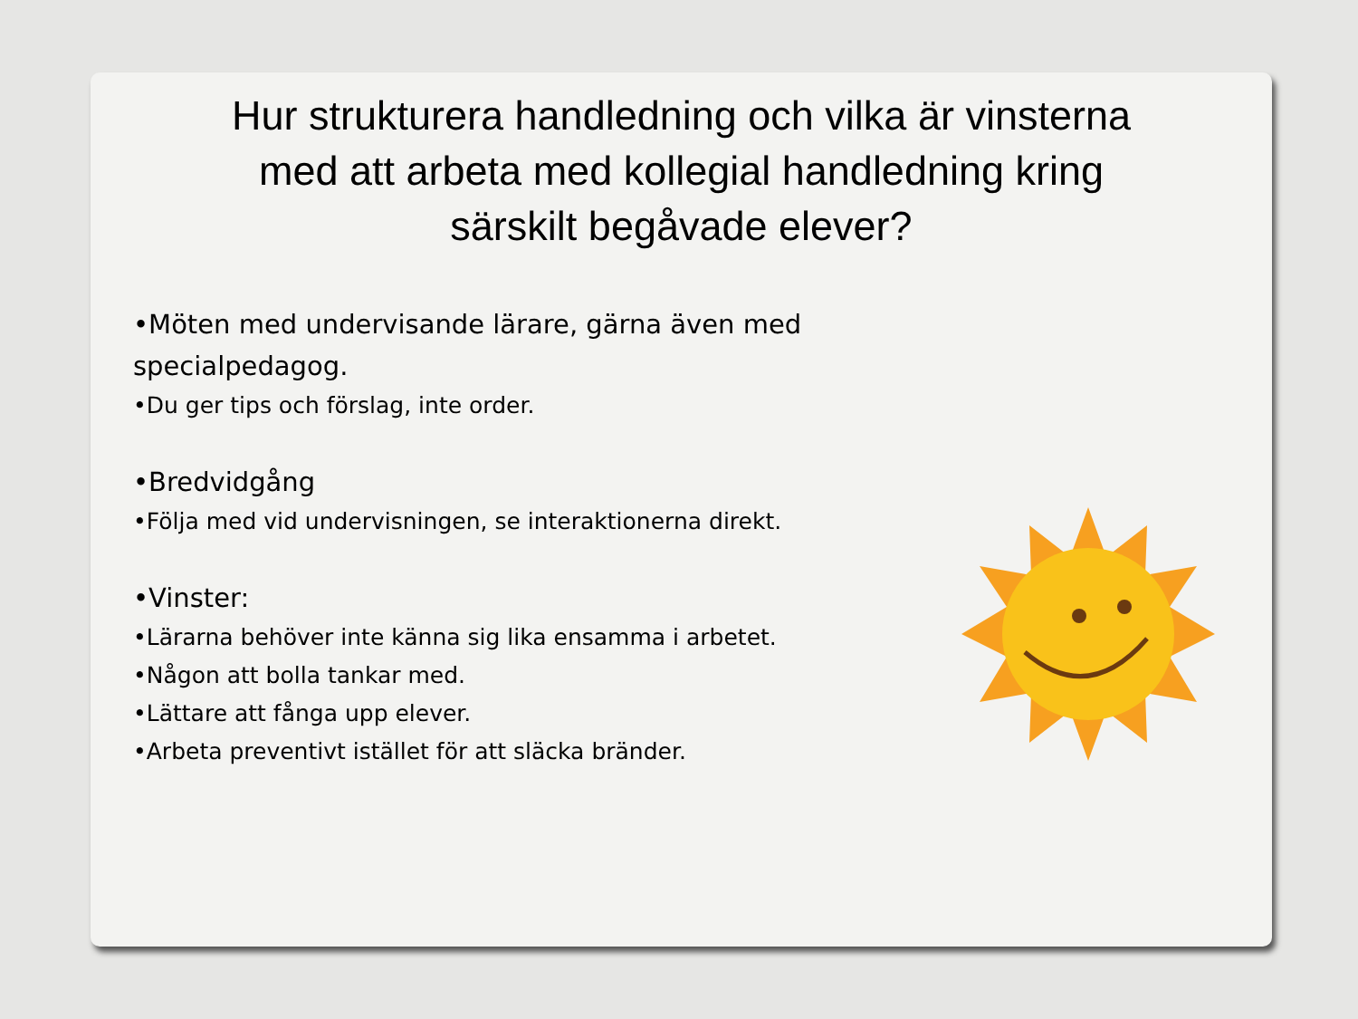Hur strukturera handledning och vilka är vinsterna med att arbeta med kollegial handledning kring särskilt begåvade elever?
•Möten med undervisande lärare, gärna även med specialpedagog.
•Du ger tips och förslag, inte order.
•Bredvidgång
•Följa med vid undervisningen, se interaktionerna direkt.
•Vinster:
•Lärarna behöver inte känna sig lika ensamma i arbetet.
•Någon att bolla tankar med.
•Lättare att fånga upp elever.
•Arbeta preventivt istället för att släcka bränder.